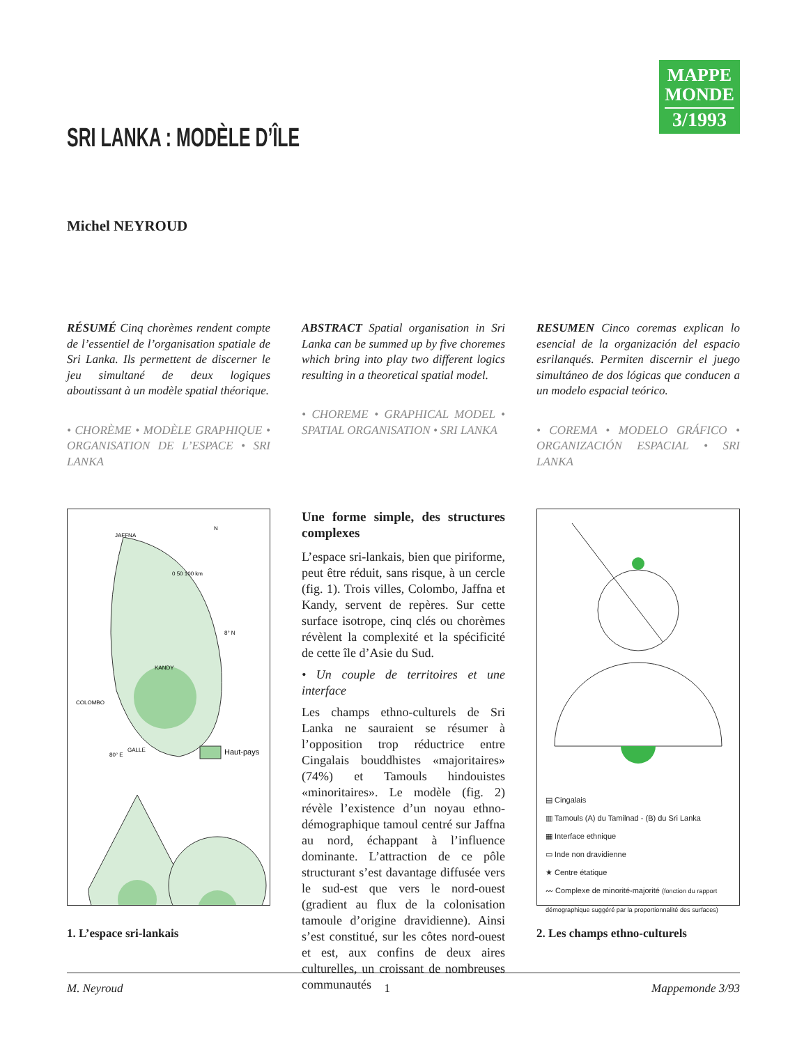MAPPE
MONDE
3/1993
SRI LANKA : MODÈLE D’ÎLE
Michel NEYROUD
RÉSUMÉ Cinq chorèmes rendent compte de l’essentiel de l’organisation spatiale de Sri Lanka. Ils permettent de discerner le jeu simultané de deux logiques aboutissant à un modèle spatial théorique.
• CHORÈME • MODÈLE GRAPHIQUE • ORGANISATION DE L’ESPACE • SRI LANKA
ABSTRACT Spatial organisation in Sri Lanka can be summed up by five choremes which bring into play two different logics resulting in a theoretical spatial model.
• CHOREME • GRAPHICAL MODEL • SPATIAL ORGANISATION • SRI LANKA
RESUMEN Cinco coremas explican lo esencial de la organización del espacio esrilanqués. Permiten discernir el juego simultáneo de dos lógicas que conducen a un modelo espacial teórico.
• COREMA • MODELO GRÁFICO • ORGANIZACIÓN ESPACIAL • SRI LANKA
JAFFNA
KANDY
COLOMBO
GALLE
8° N
80° E
N
0 50 100 km
Haut-pays
1. L’espace sri-lankais
Une forme simple, des structures complexes
L’espace sri-lankais, bien que piriforme, peut être réduit, sans risque, à un cercle (fig. 1). Trois villes, Colombo, Jaffna et Kandy, servent de repères. Sur cette surface isotrope, cinq clés ou chorèmes révèlent la complexité et la spécificité de cette île d’Asie du Sud.
• Un couple de territoires et une interface
Les champs ethno-culturels de Sri Lanka ne sauraient se résumer à l’opposition trop réductrice entre Cingalais bouddhistes «majoritaires» (74%) et Tamouls hindouistes «minoritaires». Le modèle (fig. 2) révèle l’existence d’un noyau ethno-démographique tamoul centré sur Jaffna au nord, échappant à l’influence dominante. L’attraction de ce pôle structurant s’est davantage diffusée vers le sud-est que vers le nord-ouest (gradient au flux de la colonisation tamoule d’origine dravidienne). Ainsi s’est constitué, sur les côtes nord-ouest et est, aux confins de deux aires culturelles, un croissant de nombreuses communautés
▤ Cingalais
▥ Tamouls (A) du Tamilnad - (B) du Sri Lanka
▦ Interface ethnique
▭ Inde non dravidienne
★ Centre étatique
〰 Complexe de minorité-majorité (fonction du rapport démographique suggéré par la proportionnalité des surfaces)
2. Les champs ethno-culturels
M. Neyroud 1 Mappemonde 3/93